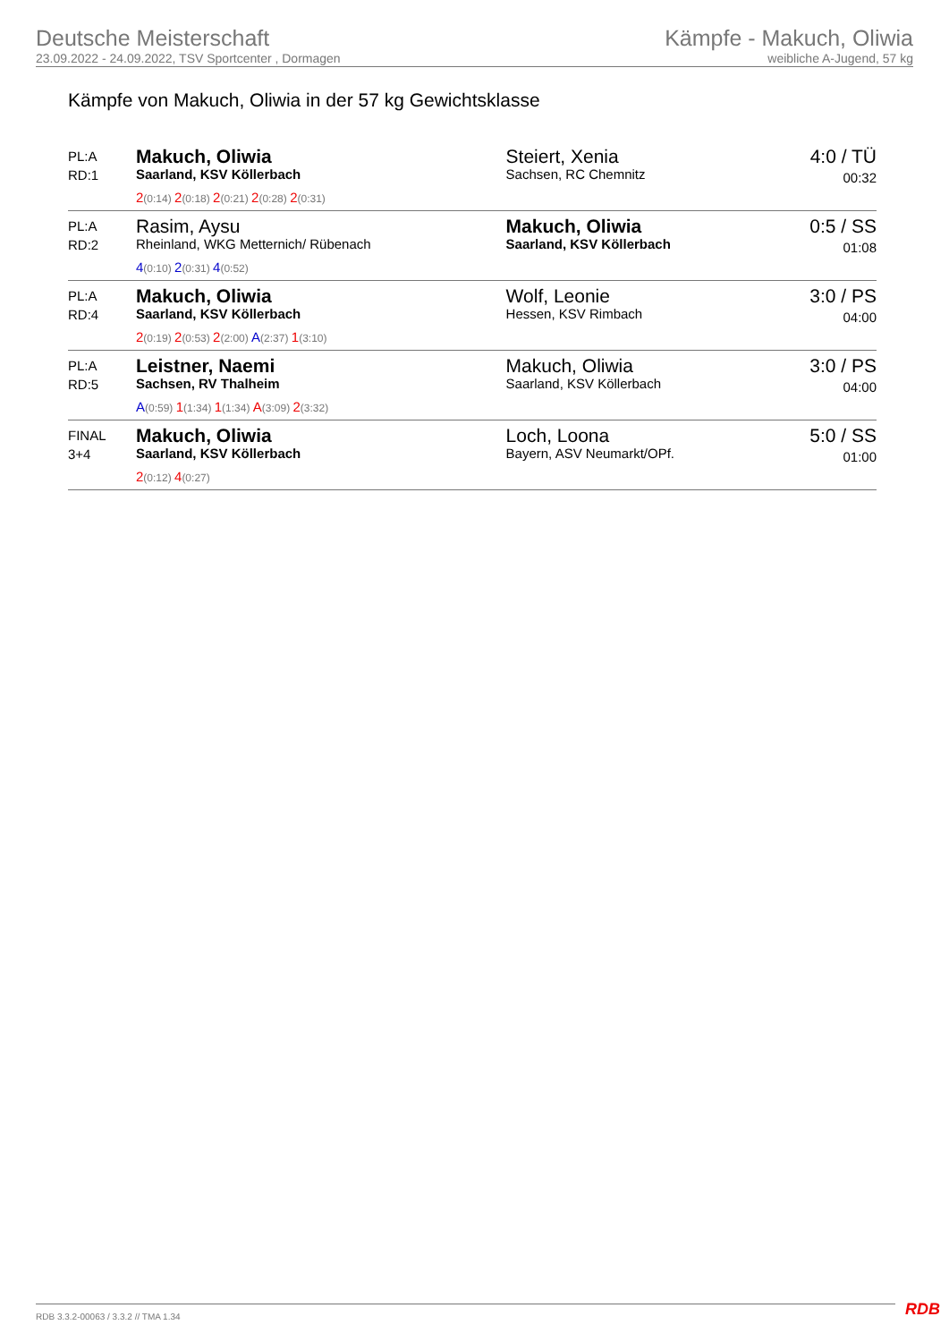Deutsche Meisterschaft
23.09.2022 - 24.09.2022, TSV Sportcenter , Dormagen
Kämpfe - Makuch, Oliwia
weibliche A-Jugend, 57 kg
Kämpfe von Makuch, Oliwia in der 57 kg Gewichtsklasse
| PL:A RD:1 | Makuch, Oliwia Saarland, KSV Köllerbach 2 (0:14) 2 (0:18) 2 (0:21) 2 (0:28) 2 (0:31) | Steiert, Xenia Sachsen, RC Chemnitz | 4:0 / TÜ 00:32 |
| PL:A RD:2 | Rasim, Aysu Rheinland, WKG Metternich/ Rübenach 4 (0:10) 2 (0:31) 4 (0:52) | Makuch, Oliwia Saarland, KSV Köllerbach | 0:5 / SS 01:08 |
| PL:A RD:4 | Makuch, Oliwia Saarland, KSV Köllerbach 2 (0:19) 2 (0:53) 2 (2:00) A (2:37) 1 (3:10) | Wolf, Leonie Hessen, KSV Rimbach | 3:0 / PS 04:00 |
| PL:A RD:5 | Leistner, Naemi Sachsen, RV Thalheim A (0:59) 1 (1:34) 1 (1:34) A (3:09) 2 (3:32) | Makuch, Oliwia Saarland, KSV Köllerbach | 3:0 / PS 04:00 |
| FINAL 3+4 | Makuch, Oliwia Saarland, KSV Köllerbach 2 (0:12) 4 (0:27) | Loch, Loona Bayern, ASV Neumarkt/OPf. | 5:0 / SS 01:00 |
RDB 3.3.2-00063 / 3.3.2 // TMA 1.34
RDB